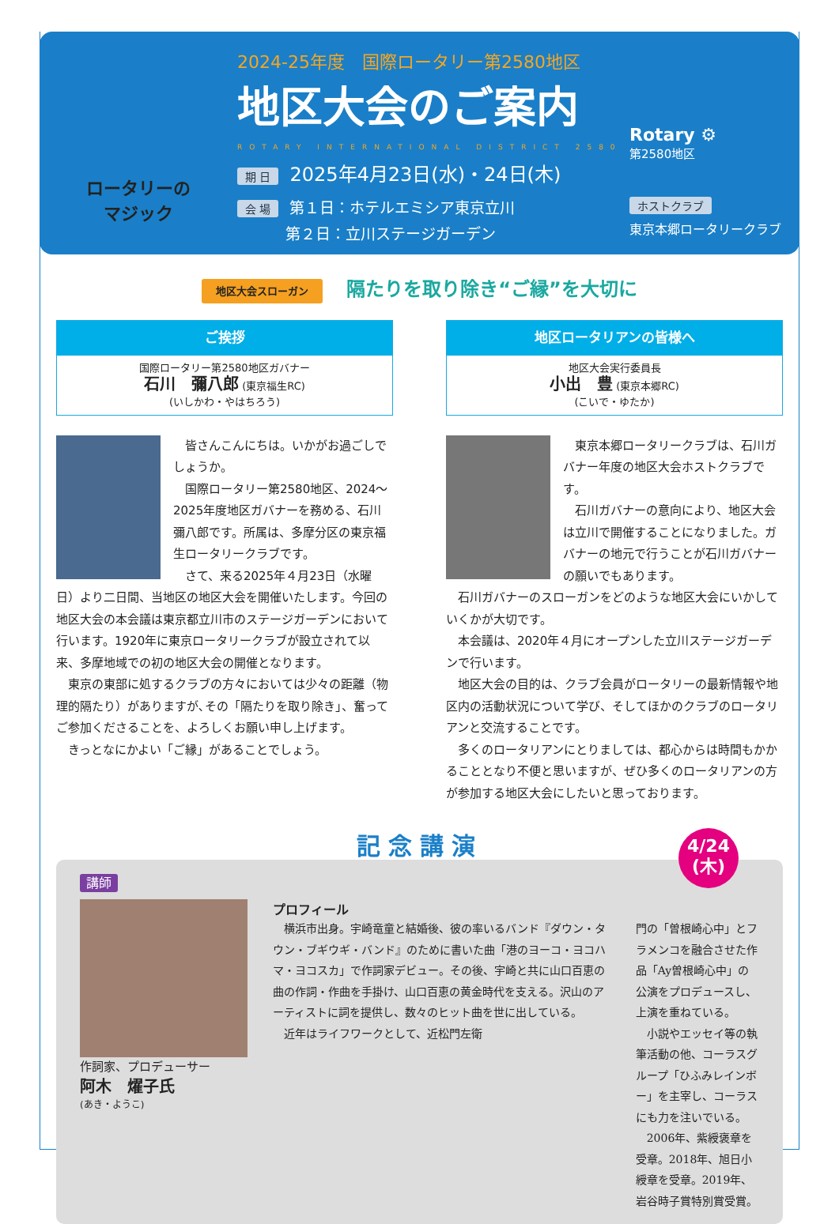ロータリーの
マジック
2024-25年度　国際ロータリー第2580地区
地区大会のご案内
ROTARY INTERNATIONAL DISTRICT 2580
期 日 2025年4月23日(水)・24日(木)
会 場 第１日：ホテルエミシア東京立川
第２日：立川ステージガーデン
Rotary ⚙
第2580地区
ホストクラブ
東京本郷ロータリークラブ
地区大会スローガン 隔たりを取り除き“ご縁”を大切に
ご挨拶
国際ロータリー第2580地区ガバナー
石川　彌八郎 (東京福生RC)
(いしかわ・やはちろう)
　皆さんこんにちは。いかがお過ごしでしょうか。
　国際ロータリー第2580地区、2024～2025年度地区ガバナーを務める、石川彌八郎です。所属は、多摩分区の東京福生ロータリークラブです。
　さて、来る2025年４月23日（水曜日）より二日間、当地区の地区大会を開催いたします。今回の地区大会の本会議は東京都立川市のステージガーデンにおいて行います。1920年に東京ロータリークラブが設立されて以来、多摩地域での初の地区大会の開催となります。
　東京の東部に処するクラブの方々においては少々の距離（物理的隔たり）がありますが､その「隔たりを取り除き」、奮ってご参加くださることを、よろしくお願い申し上げます。
　きっとなにかよい「ご縁」があることでしょう。
地区ロータリアンの皆様へ
地区大会実行委員長
小出　豊 (東京本郷RC)
(こいで・ゆたか)
　東京本郷ロータリークラブは、石川ガバナー年度の地区大会ホストクラブです。
　石川ガバナーの意向により、地区大会は立川で開催することになりました。ガバナーの地元で行うことが石川ガバナーの願いでもあります。
　石川ガバナーのスローガンをどのような地区大会にいかしていくかが大切です。
　本会議は、2020年４月にオープンした立川ステージガーデンで行います。
　地区大会の目的は、クラブ会員がロータリーの最新情報や地区内の活動状況について学び、そしてほかのクラブのロータリアンと交流することです。
　多くのロータリアンにとりましては、都心からは時間もかかることとなり不便と思いますが、ぜひ多くのロータリアンの方が参加する地区大会にしたいと思っております。
記念講演
4/24
(木)
講師
作詞家、プロデューサー
阿木　燿子氏
(あき・ようこ)
プロフィール
　横浜市出身。宇崎竜童と結婚後、彼の率いるバンド『ダウン・タウン・ブギウギ・バンド』のために書いた曲「港のヨーコ・ヨコハマ・ヨコスカ」で作詞家デビュー。その後、宇崎と共に山口百恵の曲の作詞・作曲を手掛け、山口百恵の黄金時代を支える。沢山のアーティストに詞を提供し、数々のヒット曲を世に出している。
　近年はライフワークとして、近松門左衛
門の「曽根崎心中」とフラメンコを融合させた作品「Ay曽根崎心中」の公演をプロデュースし、上演を重ねている。
　小説やエッセイ等の執筆活動の他、コーラスグループ「ひふみレインボー」を主宰し、コーラスにも力を注いでいる。
　2006年、紫綬褒章を受章。2018年、旭日小綬章を受章。2019年、岩谷時子賞特別賞受賞。